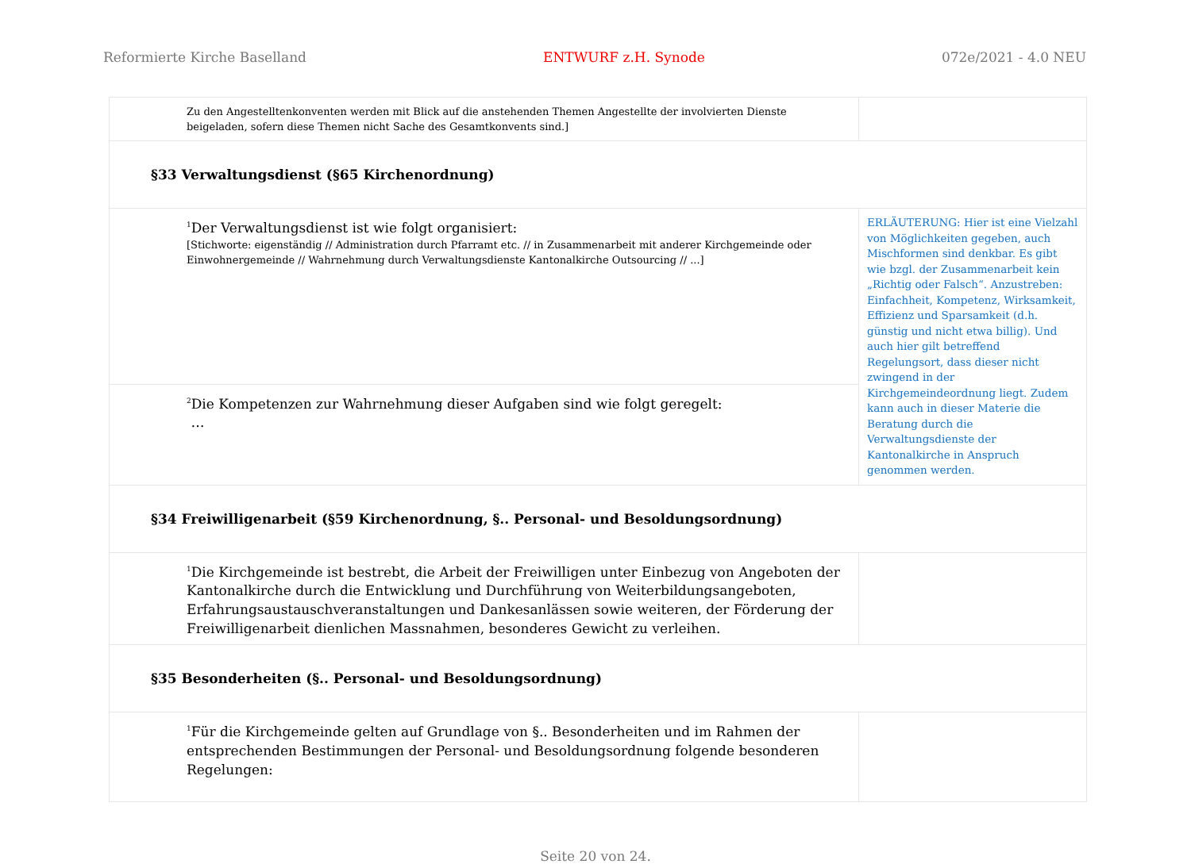Reformierte Kirche Baselland ENTWURF z.H. Synode 072e/2021 - 4.0 NEU
| Zu den Angestelltenkonventen werden mit Blick auf die anstehenden Themen Angestellte der involvierten Dienste beigeladen, sofern diese Themen nicht Sache des Gesamtkonvents sind.] | |
| §33 Verwaltungsdienst (§65 Kirchenordnung) | |
| <sup>1</sup> Der Verwaltungsdienst ist wie folgt organisiert: [Stichworte: eigenständig // Administration durch Pfarramt etc. // in Zusammenarbeit mit anderer Kirchgemeinde oder Einwohnergemeinde // Wahrnehmung durch Verwaltungsdienste Kantonalkirche Outsourcing // ...] | ERLÄUTERUNG: Hier ist eine Vielzahl von Möglichkeiten gegeben, auch Mischformen sind denkbar. Es gibt wie bzgl. der Zusammenarbeit kein „Richtig oder Falsch“. Anzustreben: Einfachheit, Kompetenz, Wirksamkeit, Effizienz und Sparsamkeit (d.h. günstig und nicht etwa billig). Und auch hier gilt betreffend Regelungsort, dass dieser nicht zwingend in der Kirchgemeindeordnung liegt. Zudem kann auch in dieser Materie die Beratung durch die Verwaltungsdienste der Kantonalkirche in Anspruch genommen werden. |
| <sup>2</sup> Die Kompetenzen zur Wahrnehmung dieser Aufgaben sind wie folgt geregelt: … | |
| §34 Freiwilligenarbeit (§59 Kirchenordnung, §.. Personal- und Besoldungsordnung) | |
| <sup>1</sup> Die Kirchgemeinde ist bestrebt, die Arbeit der Freiwilligen unter Einbezug von Angeboten der Kantonalkirche durch die Entwicklung und Durchführung von Weiterbildungsangeboten, Erfahrungsaustauschveranstaltungen und Dankesanlässen sowie weiteren, der Förderung der Freiwilligenarbeit dienlichen Massnahmen, besonderes Gewicht zu verleihen. | |
| §35 Besonderheiten (§.. Personal- und Besoldungsordnung) | |
| <sup>1</sup> Für die Kirchgemeinde gelten auf Grundlage von §.. Besonderheiten und im Rahmen der entsprechenden Bestimmungen der Personal- und Besoldungsordnung folgende besonderen Regelungen: | |
Seite 20 von 24.